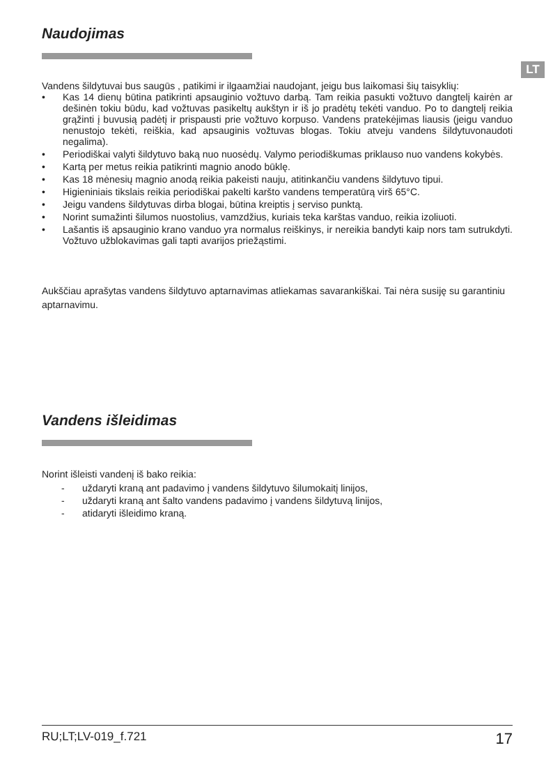LT
Naudojimas
Vandens šildytuvai bus saugūs , patikimi ir ilgaamžiai naudojant, jeigu bus laikomasi šių taisyklių:
• Kas 14 dienų būtina patikrinti apsauginio vožtuvo darbą. Tam reikia pasukti vožtuvo dangtelį kairėn ar dešinėn tokiu būdu, kad vožtuvas pasikeltų aukštyn ir iš jo pradėtų tekėti vanduo. Po to dangtelį reikia grąžinti į buvusią padėtį ir prispausti prie vožtuvo korpuso. Vandens pratekėjimas liausis (jeigu vanduo nenustojo tekėti, reiškia, kad apsauginis vožtuvas blogas. Tokiu atveju vandens šildytuvonaudoti negalima).
• Periodiškai valyti šildytuvo baką nuo nuosėdų. Valymo periodiškumas priklauso nuo vandens kokybės.
• Kartą per metus reikia patikrinti magnio anodo būklę.
• Kas 18 mėnesių magnio anodą reikia pakeisti nauju, atitinkančiu vandens šildytuvo tipui.
• Higieniniais tikslais reikia periodiškai pakelti karšto vandens temperatūrą virš 65°C.
• Jeigu vandens šildytuvas dirba blogai, būtina kreiptis į serviso punktą.
• Norint sumažinti šilumos nuostolius, vamzdžius, kuriais teka karštas vanduo, reikia izoliuoti.
• Lašantis iš apsauginio krano vanduo yra normalus reiškinys, ir nereikia bandyti kaip nors tam sutrukdyti. Vožtuvo užblokavimas gali tapti avarijos priežąstimi.
Aukščiau aprašytas vandens šildytuvo aptarnavimas atliekamas savarankiškai. Tai nėra susiję su garantiniu aptarnavimu.
Vandens išleidimas
Norint išleisti vandenį iš bako reikia:
- uždaryti kraną ant padavimo į vandens šildytuvo šilumokaitį linijos,
- uždaryti kraną ant šalto vandens padavimo į vandens šildytuvą linijos,
- atidaryti išleidimo kraną.
RU;LT;LV-019_f.721 17